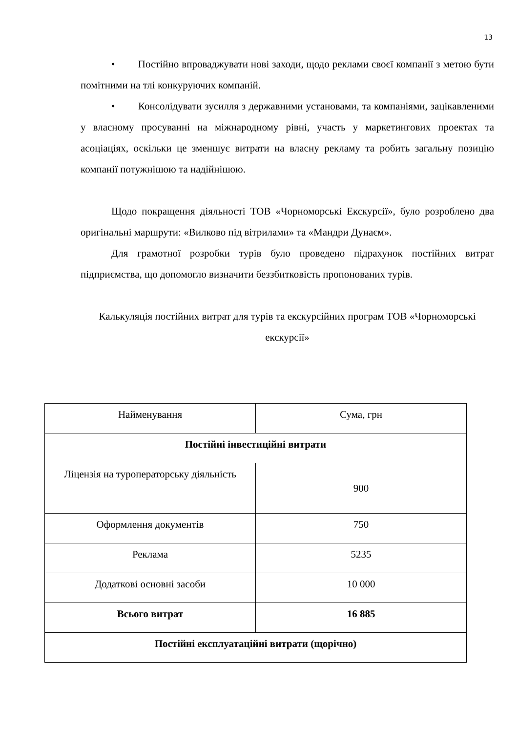13
• Постійно впроваджувати нові заходи, щодо реклами своєї компанії з метою бути помітними на тлі конкуруючих компаній.
• Консолідувати зусилля з державними установами, та компаніями, зацікавленими у власному просуванні на міжнародному рівні, участь у маркетингових проектах та асоціаціях, оскільки це зменшує витрати на власну рекламу та робить загальну позицію компанії потужнішою та надійнішою.
Щодо покращення діяльності ТОВ «Чорноморські Екскурсії», було розроблено два оригінальні маршрути: «Вилково під вітрилами» та «Мандри Дунаєм».
Для грамотної розробки турів було проведено підрахунок постійних витрат підприємства, що допомогло визначити беззбитковість пропонованих турів.
Калькуляція постійних витрат для турів та екскурсійних програм ТОВ «Чорноморські екскурсії»
| Найменування | Сума, грн |
| Постійні інвестиційні витрати | |
| Ліцензія на туроператорську діяльність | 900 |
| Оформлення документів | 750 |
| Реклама | 5235 |
| Додаткові основні засоби | 10 000 |
| Всього витрат | 16 885 |
| Постійні експлуатаційні витрати (щорічно) | |